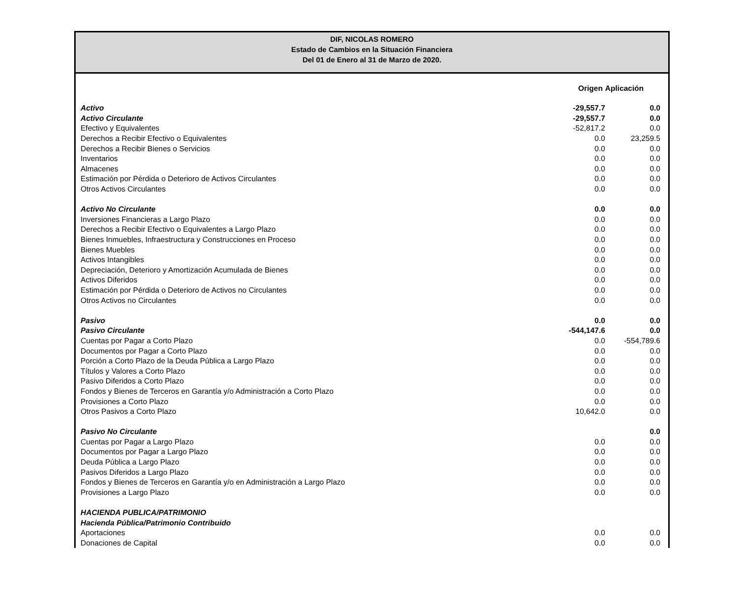DIF, NICOLAS ROMERO
Estado de Cambios en la Situación Financiera
Del 01 de Enero al 31 de Marzo de 2020.
| | Origen | Aplicación |
| --- | --- | --- |
| Activo | -29,557.7 | 0.0 |
| Activo Circulante | -29,557.7 | 0.0 |
| Efectivo y Equivalentes | -52,817.2 | 0.0 |
| Derechos a Recibir Efectivo o Equivalentes | 0.0 | 23,259.5 |
| Derechos a Recibir Bienes o Servicios | 0.0 | 0.0 |
| Inventarios | 0.0 | 0.0 |
| Almacenes | 0.0 | 0.0 |
| Estimación por Pérdida o Deterioro de Activos Circulantes | 0.0 | 0.0 |
| Otros Activos Circulantes | 0.0 | 0.0 |
| Activo No Circulante | 0.0 | 0.0 |
| Inversiones Financieras a Largo Plazo | 0.0 | 0.0 |
| Derechos a Recibir Efectivo o Equivalentes a Largo Plazo | 0.0 | 0.0 |
| Bienes Inmuebles, Infraestructura y Construcciones en Proceso | 0.0 | 0.0 |
| Bienes Muebles | 0.0 | 0.0 |
| Activos Intangibles | 0.0 | 0.0 |
| Depreciación, Deterioro y Amortización Acumulada de Bienes | 0.0 | 0.0 |
| Activos Diferidos | 0.0 | 0.0 |
| Estimación por Pérdida o Deterioro de Activos no Circulantes | 0.0 | 0.0 |
| Otros Activos no Circulantes | 0.0 | 0.0 |
| Pasivo | 0.0 | 0.0 |
| Pasivo Circulante | -544,147.6 | 0.0 |
| Cuentas por Pagar a Corto Plazo | 0.0 | -554,789.6 |
| Documentos por Pagar a Corto Plazo | 0.0 | 0.0 |
| Porción a Corto Plazo de la Deuda Pública a Largo Plazo | 0.0 | 0.0 |
| Títulos y Valores a Corto Plazo | 0.0 | 0.0 |
| Pasivo Diferidos a Corto Plazo | 0.0 | 0.0 |
| Fondos y Bienes de Terceros en Garantía y/o Administración a Corto Plazo | 0.0 | 0.0 |
| Provisiones a Corto Plazo | 0.0 | 0.0 |
| Otros Pasivos a Corto Plazo | 10,642.0 | 0.0 |
| Pasivo No Circulante | | 0.0 |
| Cuentas por Pagar a Largo Plazo | 0.0 | 0.0 |
| Documentos por Pagar a Largo Plazo | 0.0 | 0.0 |
| Deuda Pública a Largo Plazo | 0.0 | 0.0 |
| Pasivos Diferidos a Largo Plazo | 0.0 | 0.0 |
| Fondos y Bienes de Terceros en Garantía y/o en Administración a Largo Plazo | 0.0 | 0.0 |
| Provisiones a Largo Plazo | 0.0 | 0.0 |
| HACIENDA PUBLICA/PATRIMONIO | | |
| Hacienda Pública/Patrimonio Contribuido | | |
| Aportaciones | 0.0 | 0.0 |
| Donaciones de Capital | 0.0 | 0.0 |